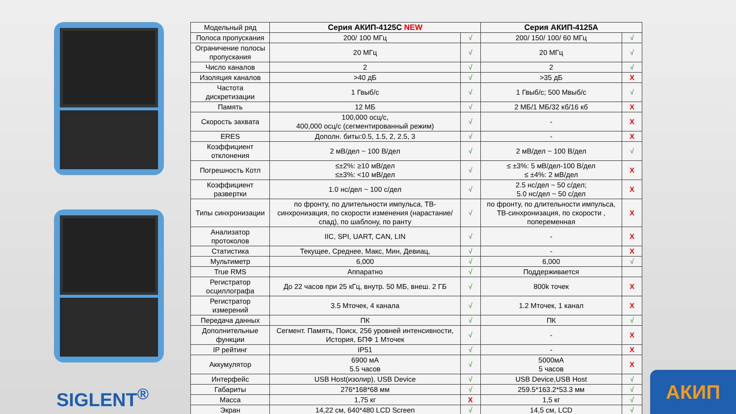SIGLENT<sup>®</sup>
| Модельный ряд | Серия АКИП-4125С NEW | | Серия АКИП-4125А | |
| Полоса пропускания | 200/ 100 МГц | √ | 200/ 150/ 100/ 60 МГц | √ |
| Ограничение полосы пропускания | 20 МГц | √ | 20 МГц | √ |
| Число каналов | 2 | √ | 2 | √ |
| Изоляция каналов | >40 дБ | √ | >35 дБ | X |
| Частота дискретизации | 1 Гвыб/с | √ | 1 Гвыб/с; 500 Мвыб/с | √ |
| Память | 12 МБ | √ | 2 МБ/1 МБ/32 кб/16 кб | X |
| Скорость захвата | 100,000 осц/с, 400,000 осц/с (сегментированный режим) | √ | - | X |
| ERES | Дополн. биты:0.5, 1.5, 2, 2.5, 3 | √ | - | X |
| Коэффициент отклонения | 2 мВ/дел ~ 100 В/дел | √ | 2 мВ/дел ~ 100 В/дел | √ |
| Погрешность Котл | ≤±2%: ≥10 мВ/дел ≤±3%: <10 мВ/дел | √ | ≤ ±3%: 5 мВ/дел-100 В/дел ≤ ±4%: 2 мВ/дел | X |
| Коэффициент развертки | 1.0 нс/дел ~ 100 с/дел | √ | 2.5 нс/дел ~ 50 с/дел; 5.0 нс/дел ~ 50 с/дел | X |
| Типы синхронизации | по фронту, по длительности импульса, ТВ-синхронизация, по скорости изменения (нарастание/спад), по шаблону, по ранту | √ | по фронту, по длительности импульса, ТВ-синхронизация, по скорости , попеременная | X |
| Анализатор протоколов | IIC, SPI, UART, CAN, LIN | √ | - | X |
| Статистика | Текущее, Среднее, Макс, Мин, Девиац, | √ | - | X |
| Мультиметр | 6,000 | √ | 6,000 | √ |
| True RMS | Аппаратно | √ | Поддерживается | |
| Регистратор осциллографа | До 22 часов при 25 кГц, внутр. 50 МБ, внеш. 2 ГБ | √ | 800k точек | X |
| Регистратор измерений | 3.5 Мточек, 4 канала | √ | 1.2 Мточек, 1 канал | X |
| Передача данных | ПК | √ | ПК | √ |
| Дополнительные функции | Сегмент. Память, Поиск, 256 уровней интенсивности, История, БПФ 1 Мточек | √ | - | X |
| IP рейтинг | IP51 | √ | - | X |
| Аккумулятор | 6900 мА 5.5 часов | √ | 5000мА 5 часов | X |
| Интерфейс | USB Host(изолир), USB Device | √ | USB Device,USB Host | √ |
| Габариты | 276*168*68 мм | √ | 259.5*163.2*53.3 мм | √ |
| Масса | 1,75 кг | X | 1,5 кг | √ |
| Экран | 14,22 см, 640*480 LCD Screen | √ | 14,5 см, LCD | √ |
АКИП